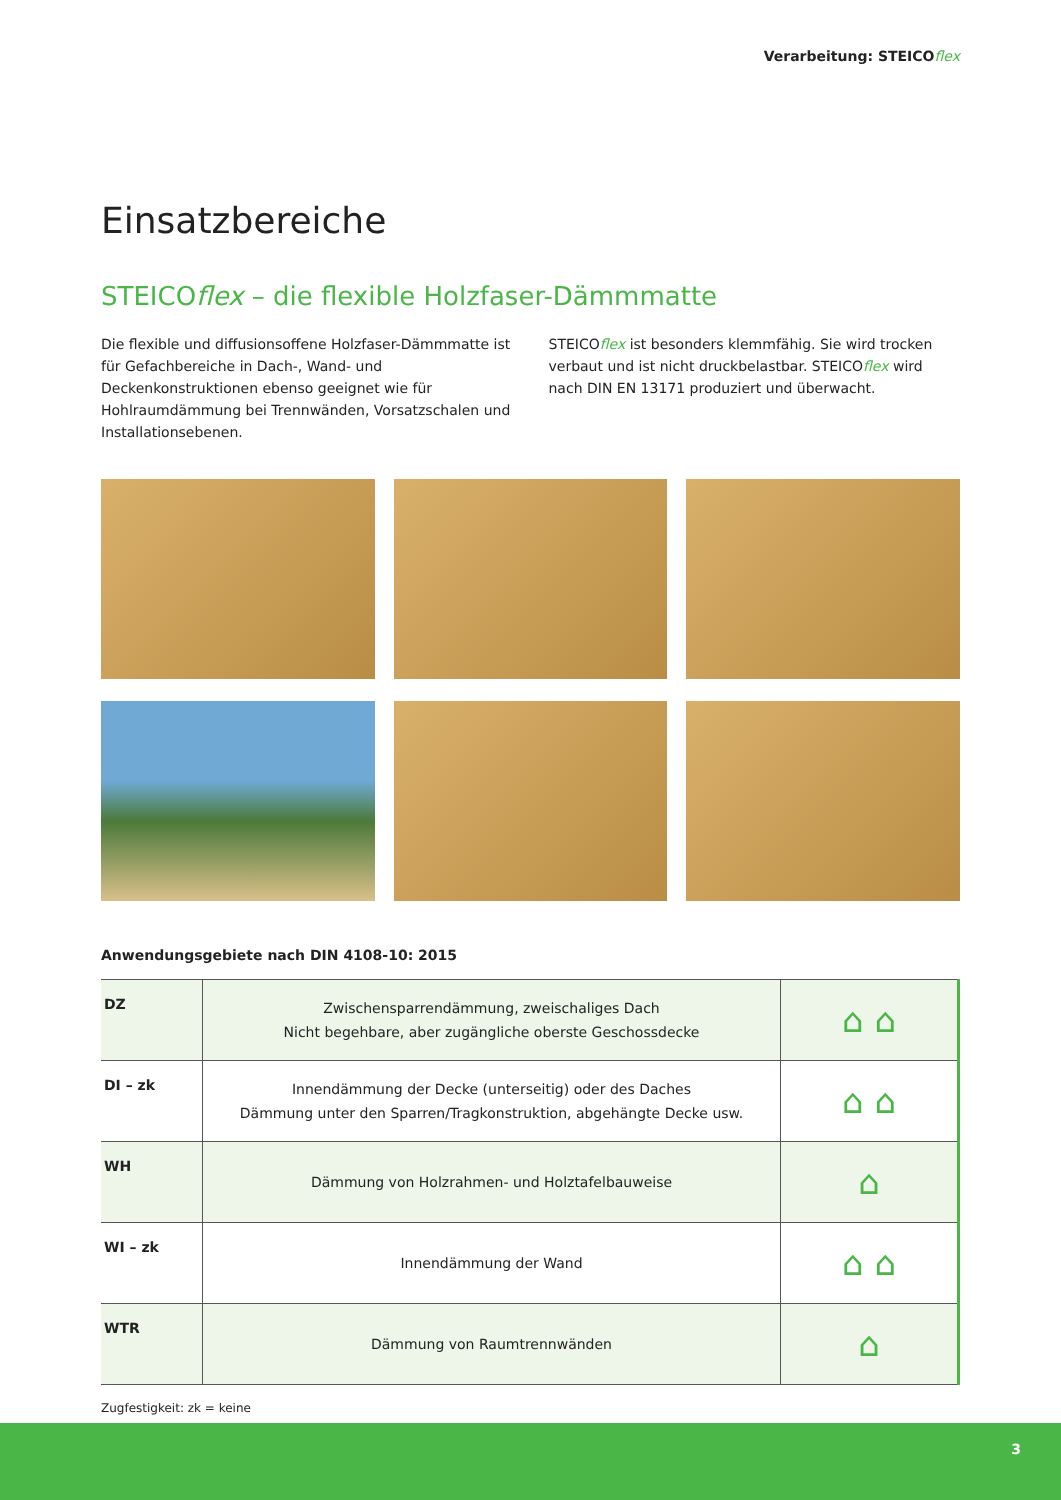Verarbeitung: STEICOflex
Einsatzbereiche
STEICOflex – die flexible Holzfaser-Dämmmatte
Die flexible und diffusionsoffene Holzfaser-Dämmmatte ist für Gefachbereiche in Dach-, Wand- und Deckenkonstruktionen ebenso geeignet wie für Hohlraumdämmung bei Trennwänden, Vorsatzschalen und Installationsebenen.
STEICOflex ist besonders klemmfähig. Sie wird trocken verbaut und ist nicht druckbelastbar. STEICOflex wird nach DIN EN 13171 produziert und überwacht.
Anwendungsgebiete nach DIN 4108-10: 2015
| DZ | Zwischensparrendämmung, zweischaliges Dach Nicht begehbare, aber zugängliche oberste Geschossdecke | ⌂ ⌂ |
| DI – zk | Innendämmung der Decke (unterseitig) oder des Daches Dämmung unter den Sparren/Tragkonstruktion, abgehängte Decke usw. | ⌂ ⌂ |
| WH | Dämmung von Holzrahmen- und Holztafelbauweise | ⌂ |
| WI – zk | Innendämmung der Wand | ⌂ ⌂ |
| WTR | Dämmung von Raumtrennwänden | ⌂ |
Zugfestigkeit: zk = keine
3